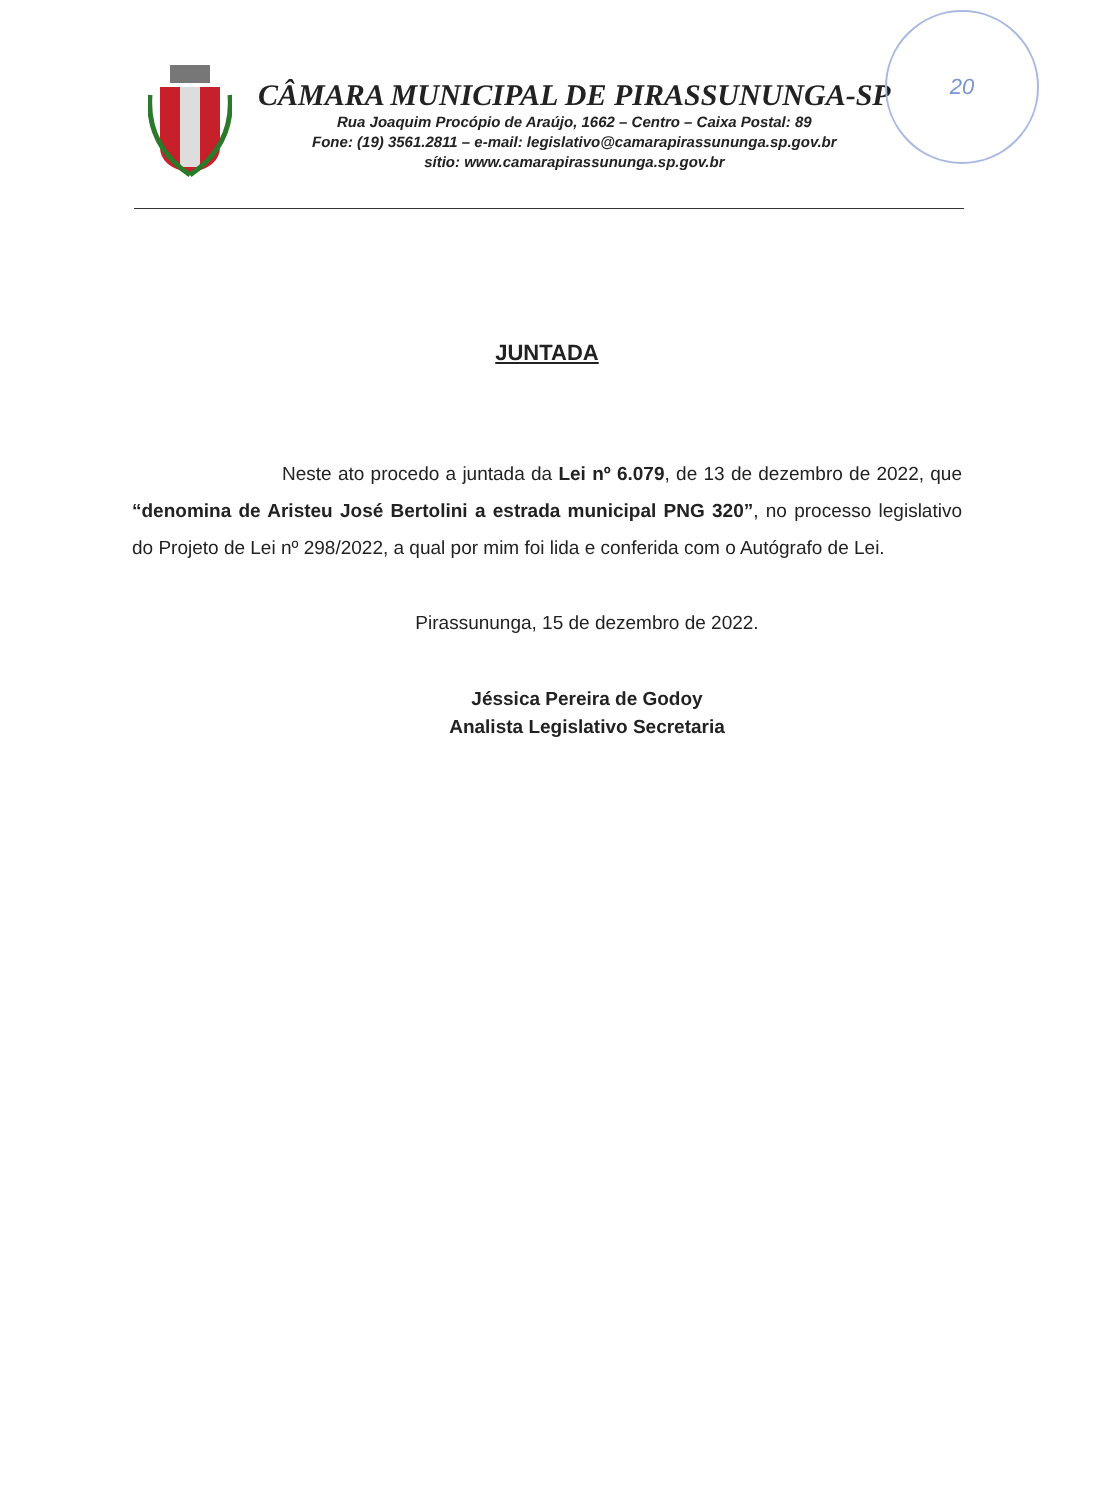20
CÂMARA MUNICIPAL DE PIRASSUNUNGA-SP
Rua Joaquim Procópio de Araújo, 1662 – Centro – Caixa Postal: 89
Fone: (19) 3561.2811 – e-mail: legislativo@camarapirassununga.sp.gov.br
sítio: www.camarapirassununga.sp.gov.br
JUNTADA
Neste ato procedo a juntada da Lei nº 6.079, de 13 de dezembro de 2022, que “denomina de Aristeu José Bertolini a estrada municipal PNG 320”, no processo legislativo do Projeto de Lei nº 298/2022, a qual por mim foi lida e conferida com o Autógrafo de Lei.
Pirassununga, 15 de dezembro de 2022.
Jéssica Pereira de Godoy
Analista Legislativo Secretaria